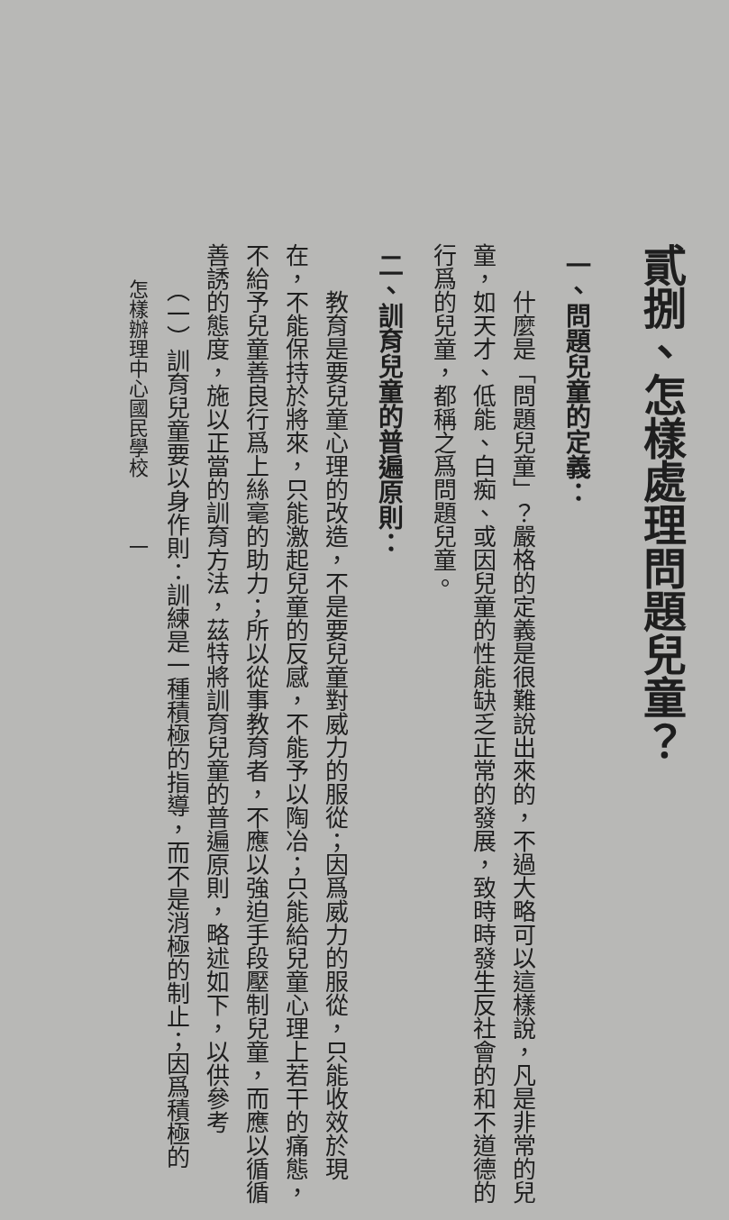貳捌、怎樣處理問題兒童？
一、問題兒童的定義：
　　什麼是「問題兒童」？嚴格的定義是很難說出來的，不過大略可以這樣說，凡是非常的兒童，如天才、低能、白痴、或因兒童的性能缺乏正常的發展，致時時發生反社會的和不道德的行爲的兒童，都稱之爲問題兒童。
二、訓育兒童的普遍原則：
　　教育是要兒童心理的改造，不是要兒童對威力的服從；因爲威力的服從，只能收效於現在，不能保持於將來，只能激起兒童的反感，不能予以陶冶；只能給兒童心理上若干的痛態，不給予兒童善良行爲上絲毫的助力；所以從事教育者，不應以強迫手段壓制兒童，而應以循循善誘的態度，施以正當的訓育方法，茲特將訓育兒童的普遍原則，略述如下，以供參考
　　（一）訓育兒童要以身作則：訓練是一種積極的指導，而不是消極的制止；因爲積極的
怎樣辦理中心國民學校　　　一